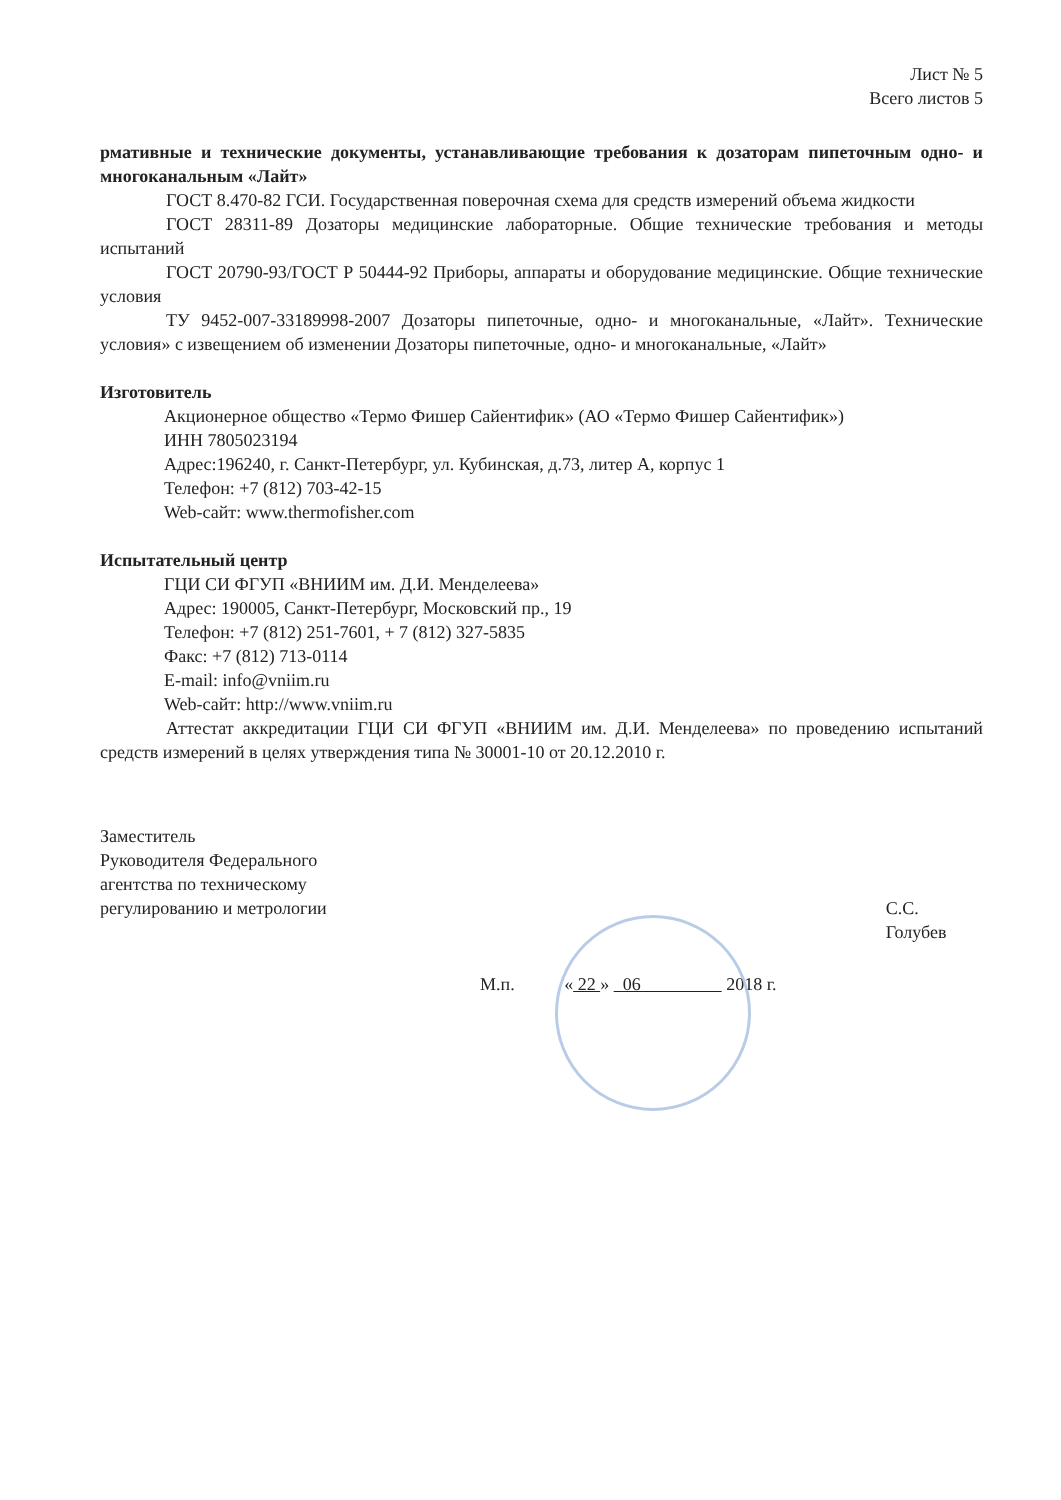Лист № 5
Всего листов 5
рмативные и технические документы, устанавливающие требования к дозаторам пипеточным одно- и многоканальным «Лайт»
ГОСТ 8.470-82 ГСИ. Государственная поверочная схема для средств измерений объема жидкости
ГОСТ 28311-89 Дозаторы медицинские лабораторные. Общие технические требования и методы испытаний
ГОСТ 20790-93/ГОСТ Р 50444-92 Приборы, аппараты и оборудование медицинские. Общие технические условия
ТУ 9452-007-33189998-2007 Дозаторы пипеточные, одно- и многоканальные, «Лайт». Технические условия» с извещением об изменении Дозаторы пипеточные, одно- и многоканальные, «Лайт»
Изготовитель
Акционерное общество «Термо Фишер Сайентифик» (АО «Термо Фишер Сайентифик»)
ИНН 7805023194
Адрес:196240, г. Санкт-Петербург, ул. Кубинская, д.73, литер А, корпус 1
Телефон: +7 (812) 703-42-15
Web-сайт: www.thermofisher.com
Испытательный центр
ГЦИ СИ ФГУП «ВНИИМ им. Д.И. Менделеева»
Адрес: 190005, Санкт-Петербург, Московский пр., 19
Телефон: +7 (812) 251-7601, + 7 (812) 327-5835
Факс: +7 (812) 713-0114
E-mail: info@vniim.ru
Web-сайт: http://www.vniim.ru
Аттестат аккредитации ГЦИ СИ ФГУП «ВНИИМ им. Д.И. Менделеева» по проведению испытаний средств измерений в целях утверждения типа № 30001-10 от 20.12.2010 г.
Заместитель
Руководителя Федерального
агентства по техническому
регулированию и метрологии
С.С. Голубев
М.п. « 22 » 06 2018 г.